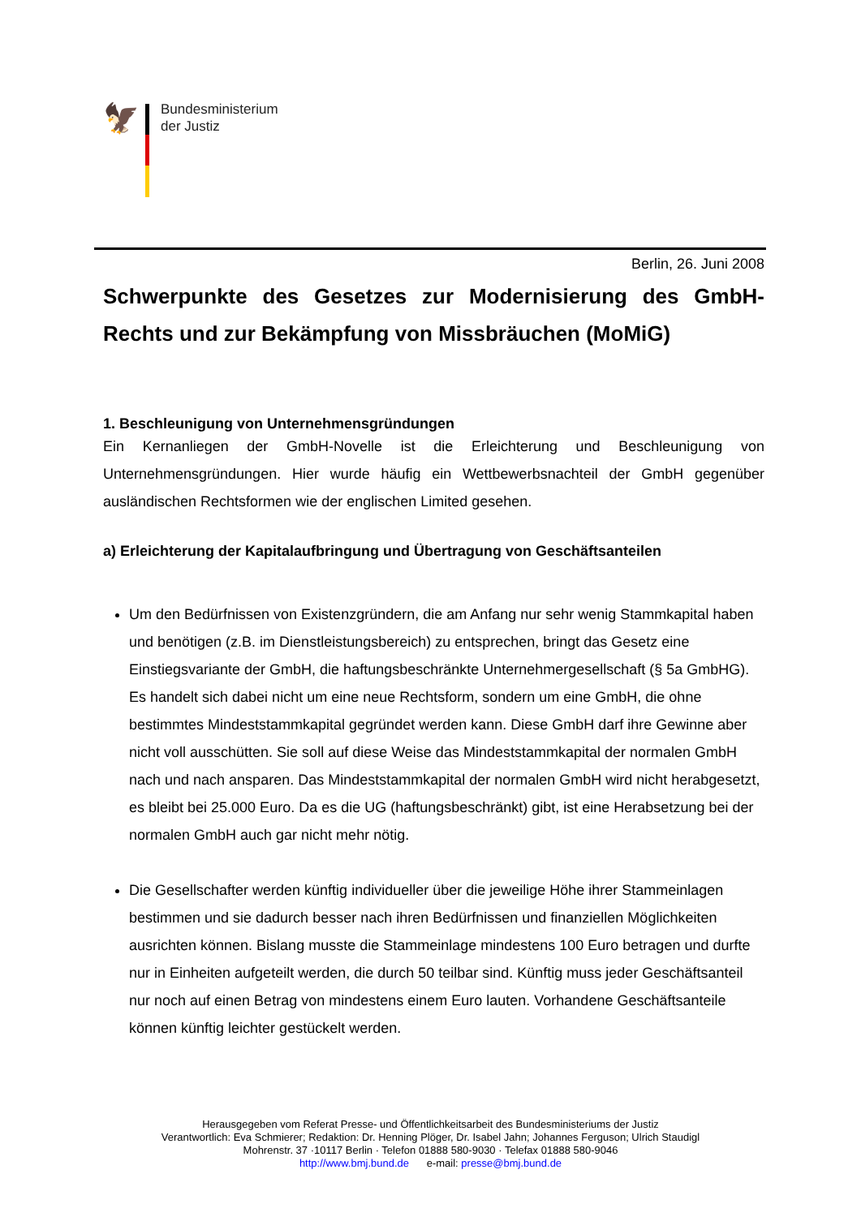🦅
Bundesministerium
der Justiz
Berlin, 26. Juni 2008
Schwerpunkte des Gesetzes zur Modernisierung des GmbH-Rechts und zur Bekämpfung von Missbräuchen (MoMiG)
1. Beschleunigung von Unternehmensgründungen
Ein Kernanliegen der GmbH-Novelle ist die Erleichterung und Beschleunigung von Unternehmensgründungen. Hier wurde häufig ein Wettbewerbsnachteil der GmbH gegenüber ausländischen Rechtsformen wie der englischen Limited gesehen.
a) Erleichterung der Kapitalaufbringung und Übertragung von Geschäftsanteilen
Um den Bedürfnissen von Existenzgründern, die am Anfang nur sehr wenig Stammkapital haben und benötigen (z.B. im Dienstleistungsbereich) zu entsprechen, bringt das Gesetz eine Einstiegsvariante der GmbH, die haftungsbeschränkte Unternehmergesellschaft (§ 5a GmbHG). Es handelt sich dabei nicht um eine neue Rechtsform, sondern um eine GmbH, die ohne bestimmtes Mindeststammkapital gegründet werden kann. Diese GmbH darf ihre Gewinne aber nicht voll ausschütten. Sie soll auf diese Weise das Mindeststammkapital der normalen GmbH nach und nach ansparen. Das Mindeststammkapital der normalen GmbH wird nicht herabgesetzt, es bleibt bei 25.000 Euro. Da es die UG (haftungsbeschränkt) gibt, ist eine Herabsetzung bei der normalen GmbH auch gar nicht mehr nötig.
Die Gesellschafter werden künftig individueller über die jeweilige Höhe ihrer Stammeinlagen bestimmen und sie dadurch besser nach ihren Bedürfnissen und finanziellen Möglichkeiten ausrichten können. Bislang musste die Stammeinlage mindestens 100 Euro betragen und durfte nur in Einheiten aufgeteilt werden, die durch 50 teilbar sind. Künftig muss jeder Geschäftsanteil nur noch auf einen Betrag von mindestens einem Euro lauten. Vorhandene Geschäftsanteile können künftig leichter gestückelt werden.
Herausgegeben vom Referat Presse- und Öffentlichkeitsarbeit des Bundesministeriums der Justiz
Verantwortlich: Eva Schmierer; Redaktion: Dr. Henning Plöger, Dr. Isabel Jahn; Johannes Ferguson; Ulrich Staudigl
Mohrenstr. 37 ·10117 Berlin · Telefon 01888 580-9030 · Telefax 01888 580-9046
http://www.bmj.bund.de e-mail: presse@bmj.bund.de